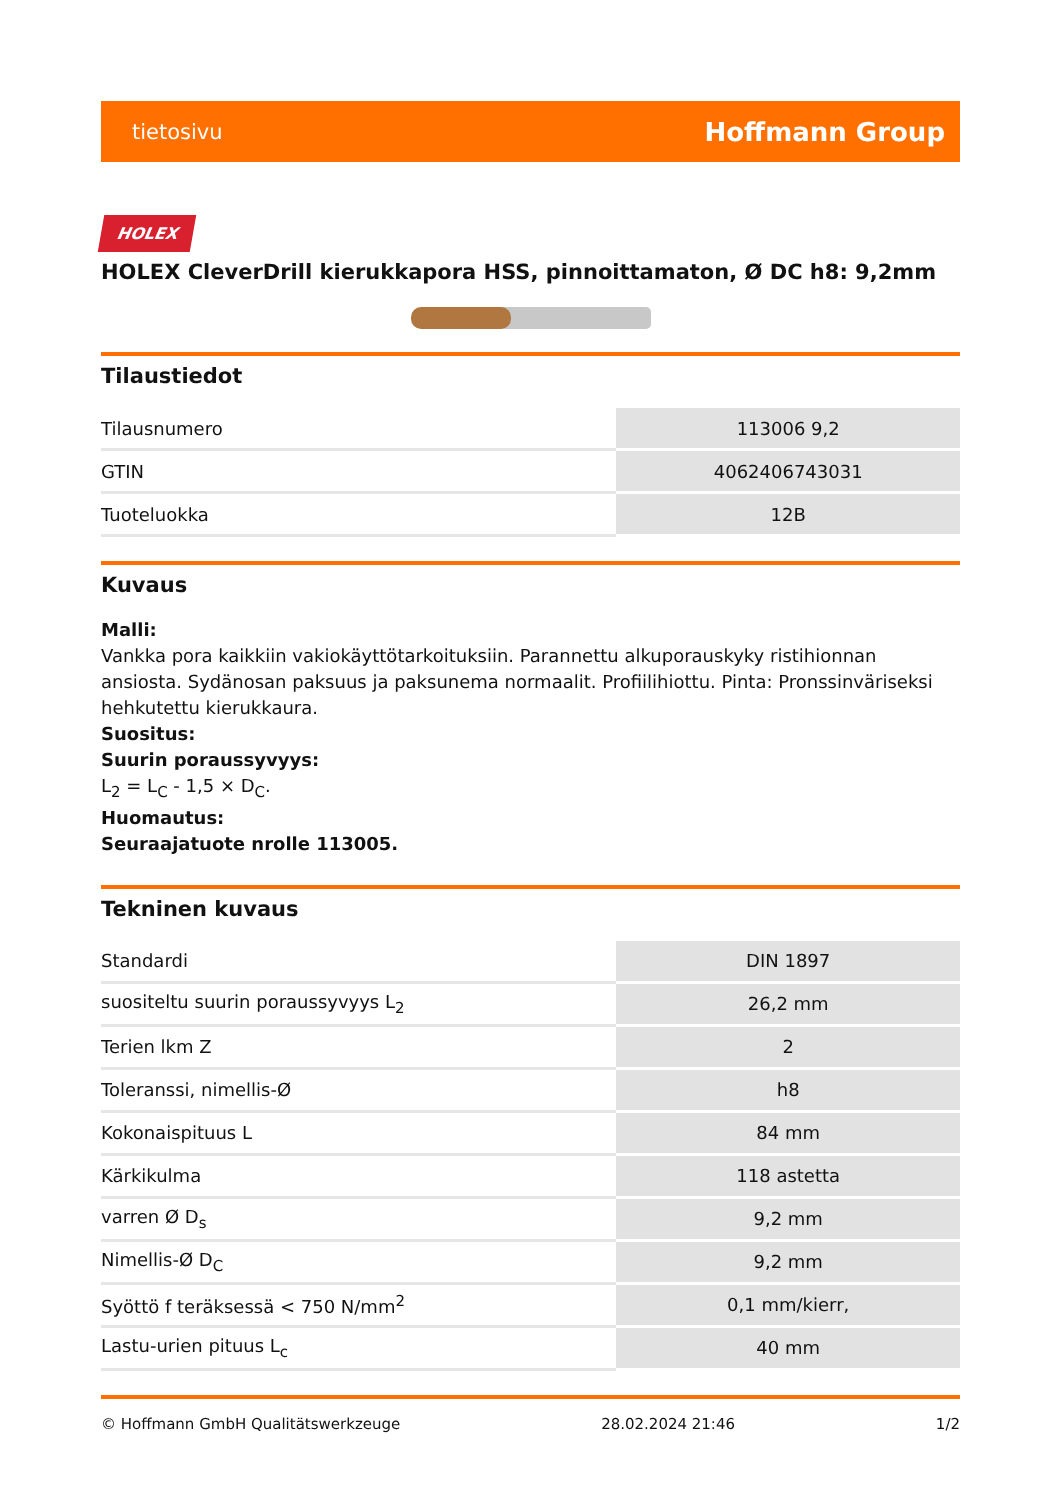tietosivu Hoffmann Group
HOLEX
HOLEX CleverDrill kierukkapora HSS, pinnoittamaton, Ø DC h8: 9,2mm
Tilaustiedot
| Tilausnumero | 113006 9,2 |
| GTIN | 4062406743031 |
| Tuoteluokka | 12B |
Kuvaus
Malli:
Vankka pora kaikkiin vakiokäyttötarkoituksiin. Parannettu alkuporauskyky ristihionnan ansiosta. Sydänosan paksuus ja paksunema normaalit. Profiilihiottu. Pinta: Pronssinväriseksi hehkutettu kierukkaura.
Suositus:
Suurin poraussyvyys:
L<sub>2</sub> = L<sub>C</sub> - 1,5 × D<sub>C</sub>.
Huomautus:
Seuraajatuote nrolle 113005.
Tekninen kuvaus
| Standardi | DIN 1897 |
| suositeltu suurin poraussyvyys L<sub>2</sub> | 26,2 mm |
| Terien lkm Z | 2 |
| Toleranssi, nimellis-Ø | h8 |
| Kokonaispituus L | 84 mm |
| Kärkikulma | 118 astetta |
| varren Ø D<sub>s</sub> | 9,2 mm |
| Nimellis-Ø D<sub>C</sub> | 9,2 mm |
| Syöttö f teräksessä < 750 N/mm<sup>2</sup> | 0,1 mm/kierr, |
| Lastu-urien pituus L<sub>c</sub> | 40 mm |
© Hoffmann GmbH Qualitätswerkzeuge 28.02.2024 21:46 1/2